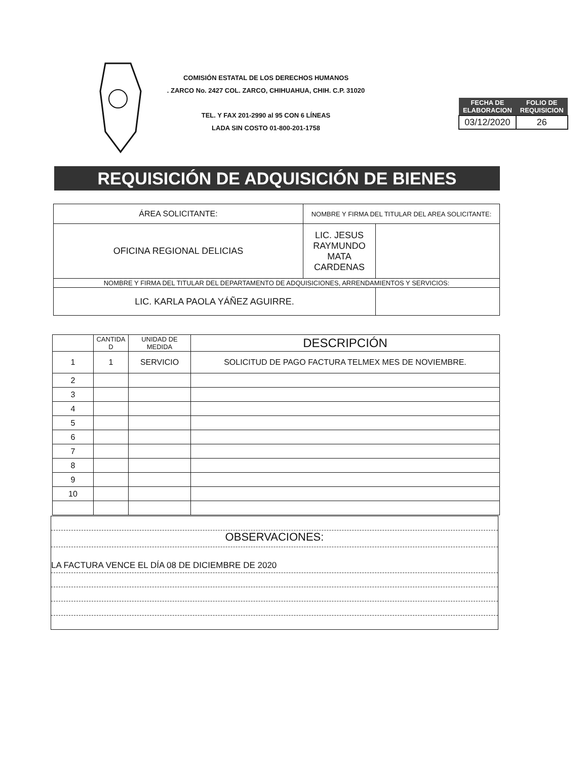COMISIÓN ESTATAL DE LOS DERECHOS HUMANOS
. ZARCO No. 2427 COL. ZARCO, CHIHUAHUA, CHIH. C.P. 31020
TEL. Y FAX 201-2990 al 95 CON 6 LÍNEAS
LADA SIN COSTO 01-800-201-1758
| FECHA DE ELABORACION | FOLIO DE REQUISICION |
| --- | --- |
| 03/12/2020 | 26 |
REQUISICIÓN DE ADQUISICIÓN DE BIENES
| ÁREA SOLICITANTE: | NOMBRE Y FIRMA DEL TITULAR DEL AREA SOLICITANTE: | |
| OFICINA REGIONAL DELICIAS | LIC. JESUS RAYMUNDO MATA CARDENAS | |
| NOMBRE Y FIRMA DEL TITULAR DEL DEPARTAMENTO DE ADQUISICIONES, ARRENDAMIENTOS Y SERVICIOS: | | |
| LIC. KARLA PAOLA YÁÑEZ AGUIRRE. | | |
| | CANTIDA D | UNIDAD DE MEDIDA | DESCRIPCIÓN |
| --- | --- | --- | --- |
| 1 | 1 | SERVICIO | SOLICITUD DE PAGO FACTURA TELMEX MES DE NOVIEMBRE. |
| 2 | | | |
| 3 | | | |
| 4 | | | |
| 5 | | | |
| 6 | | | |
| 7 | | | |
| 8 | | | |
| 9 | | | |
| 10 | | | |
OBSERVACIONES:
LA FACTURA VENCE EL DÍA 08 DE DICIEMBRE DE 2020